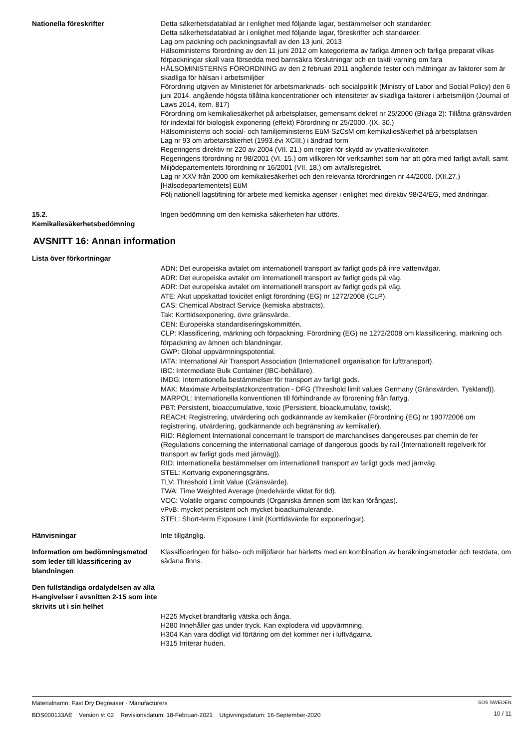Nationella föreskrifter
Detta säkerhetsdatablad är i enlighet med följande lagar, bestämmelser och standarder:
Detta säkerhetsdatablad är i enlighet med följande lagar, föreskrifter och standarder:
Lag om packning och packningsavfall av den 13 juni, 2013
Hälsoministerns förordning av den 11 juni 2012 om kategorierna av farliga ämnen och farliga preparat vilkas förpackningar skall vara försedda med barnsäkra förslutningar och en taktil varning om fara
HÄLSOMINISTERNS FÖRORDNING av den 2 februari 2011 angående tester och mätningar av faktorer som är skadliga för hälsan i arbetsmiljöer
Förordning utgiven av Ministeriet för arbetsmarknads- och socialpolitik (Ministry of Labor and Social Policy) den 6 juni 2014. angående högsta tillåtna koncentrationer och intensiteter av skadliga faktorer i arbetsmiljön (Journal of Laws 2014, item. 817)
Förordning om kemikaliesäkerhet på arbetsplatser, gemensamt dekret nr 25/2000 (Bilaga 2): Tillåtna gränsvärden för indextal för biologisk exponering (effekt) Förordning nr 25/2000. (IX. 30.)
Hälsoministerns och social- och familjeministerns EüM-SzCsM om kemikaliesäkerhet på arbetsplatsen
Lag nr 93 om arbetarsäkerhet (1993.évi XCIII.) i ändrad form
Regeringens direktiv nr 220 av 2004 (VII. 21.) om regler för skydd av ytvattenkvaliteten
Regeringens förordning nr 98/2001 (VI. 15.) om villkoren för verksamhet som har att göra med farligt avfall, samt Miljödepartementets förordning nr 16/2001 (VII. 18.) om avfallsregistret.
Lag nr XXV från 2000 om kemikaliesäkerhet och den relevanta förordningen nr 44/2000. (XII.27.) [Hälsodepartementets] EüM
Följ nationell lagstiftning för arbete med kemiska agenser i enlighet med direktiv 98/24/EG, med ändringar.
15.2.
Kemikaliesäkerhetsbedömning
Ingen bedömning om den kemiska säkerheten har utförts.
AVSNITT 16: Annan information
Lista över förkortningar
ADN: Det europeiska avtalet om internationell transport av farligt gods på inre vattenvägar.
ADR: Det europeiska avtalet om internationell transport av farligt gods på väg.
ADR: Det europeiska avtalet om internationell transport av farligt gods på väg.
ATE: Akut uppskattad toxicitet enligt förordning (EG) nr 1272/2008 (CLP).
CAS: Chemical Abstract Service (kemiska abstracts).
Tak: Korttidsexponering, övre gränsvärde.
CEN: Europeiska standardiseringskommittén.
CLP: Klassificering, märkning och förpackning. Förordning (EG) ne 1272/2008 om klassificering, märkning och förpackning av ämnen och blandningar.
GWP: Global uppvärmningspotential.
IATA: International Air Transport Association (Internationell organisation för lufttransport).
IBC: Intermediate Bulk Container (IBC-behållare).
IMDG: Internationella bestämmelser för transport av farligt gods.
MAK: Maximale Arbeitsplatzkonzentration - DFG (Threshold limit values Germany (Gränsvärden, Tyskland)).
MARPOL: Internationella konventionen till förhindrande av förorening från fartyg.
PBT: Persistent, bioaccumulative, toxic (Persistent, bioackumulativ, toxisk).
REACH: Registrering, utvärdering och godkännande av kemikalier (Förordning (EG) nr 1907/2006 om registrering, utvärdering, godkännande och begränsning av kemikalier).
RID: Règlement International concernant le transport de marchandises dangereuses par chemin de fer (Regulations concerning the international carriage of dangerous goods by rail (Internationellt regelverk för transport av farligt gods med järnväg)).
RID: Internationella bestämmelser om internationell transport av farligt gods med järnväg.
STEL: Kortvarig exponeringsgräns.
TLV: Threshold Limit Value (Gränsvärde).
TWA: Time Weighted Average (medelvärde viktat för tid).
VOC: Volatile organic compounds (Organiska ämnen som lätt kan förångas).
vPvB: mycket persistent och mycket bioackumulerande.
STEL: Short-term Exposure Limit (Korttidsvärde för exponeringar).
Hänvisningar
Inte tillgänglig.
Information om bedömningsmetod som leder till klassificering av blandningen
Klassificeringen för hälso- och miljöfaror har härletts med en kombination av beräkningsmetoder och testdata, om sådana finns.
Den fullständiga ordalydelsen av alla H-angivelser i avsnitten 2-15 som inte skrivits ut i sin helhet
H225 Mycket brandfarlig vätska och ånga.
H280 Innehåller gas under tryck. Kan explodera vid uppvärmning.
H304 Kan vara dödligt vid förtäring om det kommer ner i luftvägarna.
H315 Irriterar huden.
Materialnamn: Fast Dry Degreaser - Manufacturers
BDS000133AE Version #: 02 Revisionsdatum: 18-Februari-2021 Utgivningsdatum: 16-September-2020
SDS SWEDEN
10 / 11